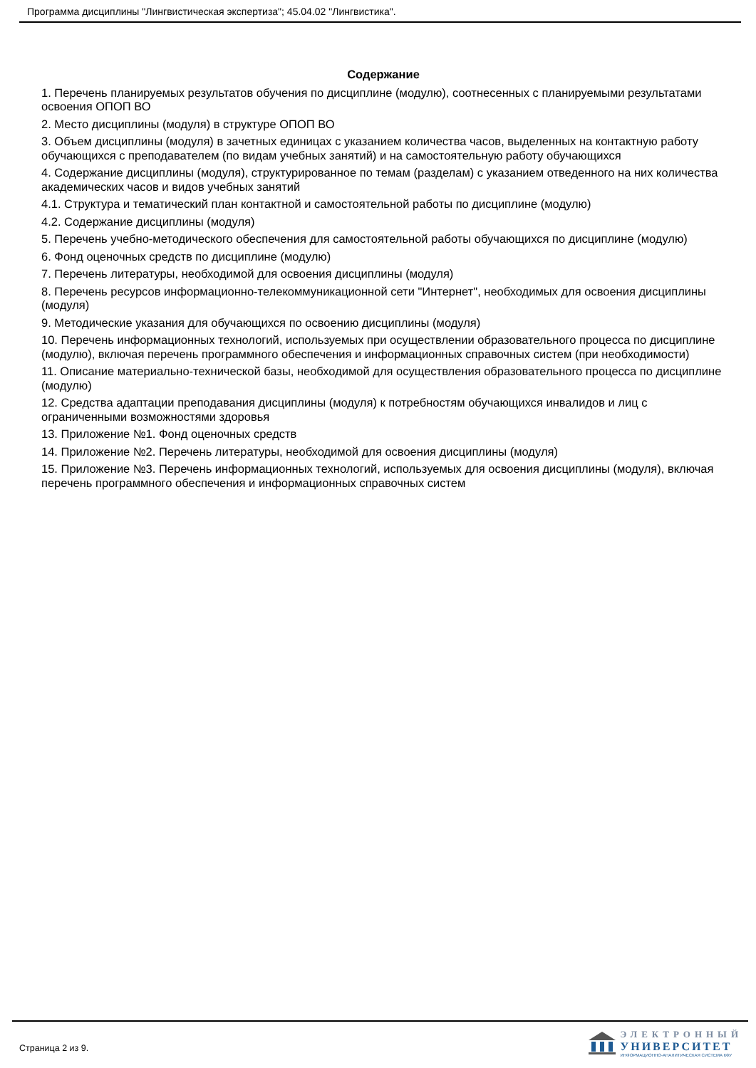Программа дисциплины "Лингвистическая экспертиза"; 45.04.02 "Лингвистика".
Содержание
1. Перечень планируемых результатов обучения по дисциплине (модулю), соотнесенных с планируемыми результатами освоения ОПОП ВО
2. Место дисциплины (модуля) в структуре ОПОП ВО
3. Объем дисциплины (модуля) в зачетных единицах с указанием количества часов, выделенных на контактную работу обучающихся с преподавателем (по видам учебных занятий) и на самостоятельную работу обучающихся
4. Содержание дисциплины (модуля), структурированное по темам (разделам) с указанием отведенного на них количества академических часов и видов учебных занятий
4.1. Структура и тематический план контактной и самостоятельной работы по дисциплине (модулю)
4.2. Содержание дисциплины (модуля)
5. Перечень учебно-методического обеспечения для самостоятельной работы обучающихся по дисциплине (модулю)
6. Фонд оценочных средств по дисциплине (модулю)
7. Перечень литературы, необходимой для освоения дисциплины (модуля)
8. Перечень ресурсов информационно-телекоммуникационной сети "Интернет", необходимых для освоения дисциплины (модуля)
9. Методические указания для обучающихся по освоению дисциплины (модуля)
10. Перечень информационных технологий, используемых при осуществлении образовательного процесса по дисциплине (модулю), включая перечень программного обеспечения и информационных справочных систем (при необходимости)
11. Описание материально-технической базы, необходимой для осуществления образовательного процесса по дисциплине (модулю)
12. Средства адаптации преподавания дисциплины (модуля) к потребностям обучающихся инвалидов и лиц с ограниченными возможностями здоровья
13. Приложение №1. Фонд оценочных средств
14. Приложение №2. Перечень литературы, необходимой для освоения дисциплины (модуля)
15. Приложение №3. Перечень информационных технологий, используемых для освоения дисциплины (модуля), включая перечень программного обеспечения и информационных справочных систем
Страница 2 из 9.
ЭЛЕКТРОННЫЙ
УНИВЕРСИТЕТ
ИНФОРМАЦИОННО-АНАЛИТИЧЕСКАЯ СИСТЕМА КФУ